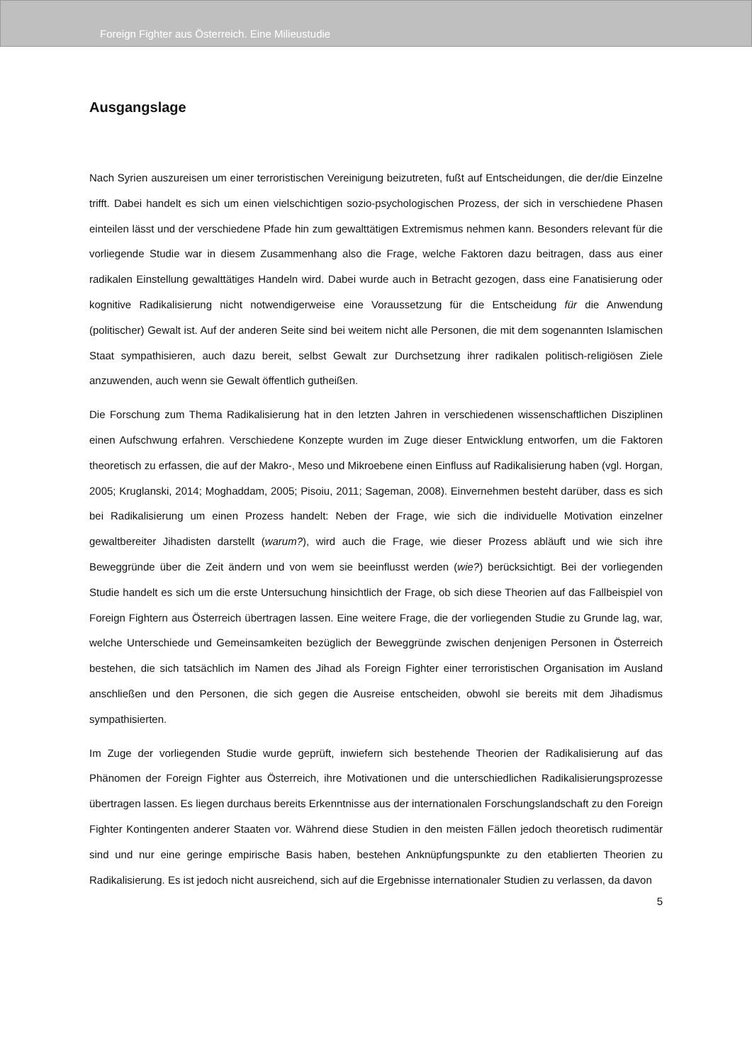Foreign Fighter aus Österreich. Eine Milieustudie
Ausgangslage
Nach Syrien auszureisen um einer terroristischen Vereinigung beizutreten, fußt auf Entscheidungen, die der/die Einzelne trifft. Dabei handelt es sich um einen vielschichtigen sozio-psychologischen Prozess, der sich in verschiedene Phasen einteilen lässt und der verschiedene Pfade hin zum gewalttätigen Extremismus nehmen kann. Besonders relevant für die vorliegende Studie war in diesem Zusammenhang also die Frage, welche Faktoren dazu beitragen, dass aus einer radikalen Einstellung gewalttätiges Handeln wird. Dabei wurde auch in Betracht gezogen, dass eine Fanatisierung oder kognitive Radikalisierung nicht notwendigerweise eine Voraussetzung für die Entscheidung für die Anwendung (politischer) Gewalt ist. Auf der anderen Seite sind bei weitem nicht alle Personen, die mit dem sogenannten Islamischen Staat sympathisieren, auch dazu bereit, selbst Gewalt zur Durchsetzung ihrer radikalen politisch-religiösen Ziele anzuwenden, auch wenn sie Gewalt öffentlich gutheißen.
Die Forschung zum Thema Radikalisierung hat in den letzten Jahren in verschiedenen wissenschaftlichen Disziplinen einen Aufschwung erfahren. Verschiedene Konzepte wurden im Zuge dieser Entwicklung entworfen, um die Faktoren theoretisch zu erfassen, die auf der Makro-, Meso und Mikroebene einen Einfluss auf Radikalisierung haben (vgl. Horgan, 2005; Kruglanski, 2014; Moghaddam, 2005; Pisoiu, 2011; Sageman, 2008). Einvernehmen besteht darüber, dass es sich bei Radikalisierung um einen Prozess handelt: Neben der Frage, wie sich die individuelle Motivation einzelner gewaltbereiter Jihadisten darstellt (warum?), wird auch die Frage, wie dieser Prozess abläuft und wie sich ihre Beweggründe über die Zeit ändern und von wem sie beeinflusst werden (wie?) berücksichtigt. Bei der vorliegenden Studie handelt es sich um die erste Untersuchung hinsichtlich der Frage, ob sich diese Theorien auf das Fallbeispiel von Foreign Fightern aus Österreich übertragen lassen. Eine weitere Frage, die der vorliegenden Studie zu Grunde lag, war, welche Unterschiede und Gemeinsamkeiten bezüglich der Beweggründe zwischen denjenigen Personen in Österreich bestehen, die sich tatsächlich im Namen des Jihad als Foreign Fighter einer terroristischen Organisation im Ausland anschließen und den Personen, die sich gegen die Ausreise entscheiden, obwohl sie bereits mit dem Jihadismus sympathisierten.
Im Zuge der vorliegenden Studie wurde geprüft, inwiefern sich bestehende Theorien der Radikalisierung auf das Phänomen der Foreign Fighter aus Österreich, ihre Motivationen und die unterschiedlichen Radikalisierungsprozesse übertragen lassen. Es liegen durchaus bereits Erkenntnisse aus der internationalen Forschungslandschaft zu den Foreign Fighter Kontingenten anderer Staaten vor. Während diese Studien in den meisten Fällen jedoch theoretisch rudimentär sind und nur eine geringe empirische Basis haben, bestehen Anknüpfungspunkte zu den etablierten Theorien zu Radikalisierung. Es ist jedoch nicht ausreichend, sich auf die Ergebnisse internationaler Studien zu verlassen, da davon
5